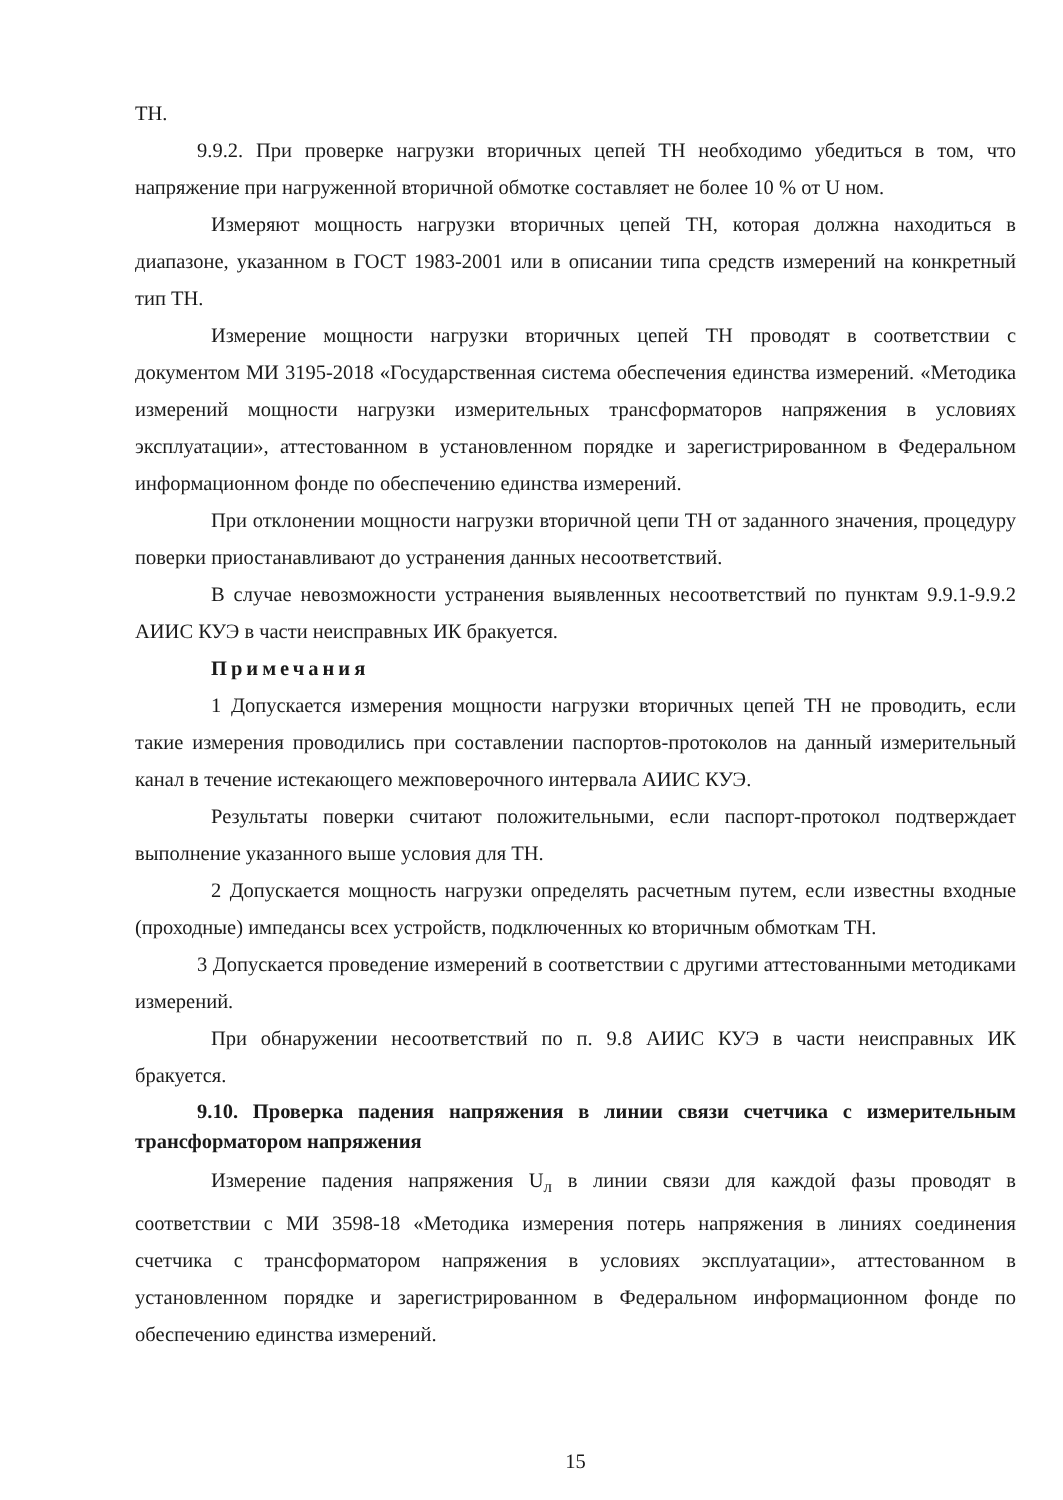ТН.
9.9.2. При проверке нагрузки вторичных цепей ТН необходимо убедиться в том, что напряжение при нагруженной вторичной обмотке составляет не более 10 % от U ном.
Измеряют мощность нагрузки вторичных цепей ТН, которая должна находиться в диапазоне, указанном в ГОСТ 1983-2001 или в описании типа средств измерений на конкретный тип ТН.
Измерение мощности нагрузки вторичных цепей ТН проводят в соответствии с документом МИ 3195-2018 «Государственная система обеспечения единства измерений. «Методика измерений мощности нагрузки измерительных трансформаторов напряжения в условиях эксплуатации», аттестованном в установленном порядке и зарегистрированном в Федеральном информационном фонде по обеспечению единства измерений.
При отклонении мощности нагрузки вторичной цепи ТН от заданного значения, процедуру поверки приостанавливают до устранения данных несоответствий.
В случае невозможности устранения выявленных несоответствий по пунктам 9.9.1-9.9.2 АИИС КУЭ в части неисправных ИК бракуется.
Примечания
1 Допускается измерения мощности нагрузки вторичных цепей ТН не проводить, если такие измерения проводились при составлении паспортов-протоколов на данный измерительный канал в течение истекающего межповерочного интервала АИИС КУЭ.
Результаты поверки считают положительными, если паспорт-протокол подтверждает выполнение указанного выше условия для ТН.
2 Допускается мощность нагрузки определять расчетным путем, если известны входные (проходные) импедансы всех устройств, подключенных ко вторичным обмоткам ТН.
3 Допускается проведение измерений в соответствии с другими аттестованными методиками измерений.
При обнаружении несоответствий по п. 9.8 АИИС КУЭ в части неисправных ИК бракуется.
9.10. Проверка падения напряжения в линии связи счетчика с измерительным трансформатором напряжения
Измерение падения напряжения U<sub>л</sub> в линии связи для каждой фазы проводят в соответствии с МИ 3598-18 «Методика измерения потерь напряжения в линиях соединения счетчика с трансформатором напряжения в условиях эксплуатации», аттестованном в установленном порядке и зарегистрированном в Федеральном информационном фонде по обеспечению единства измерений.
15